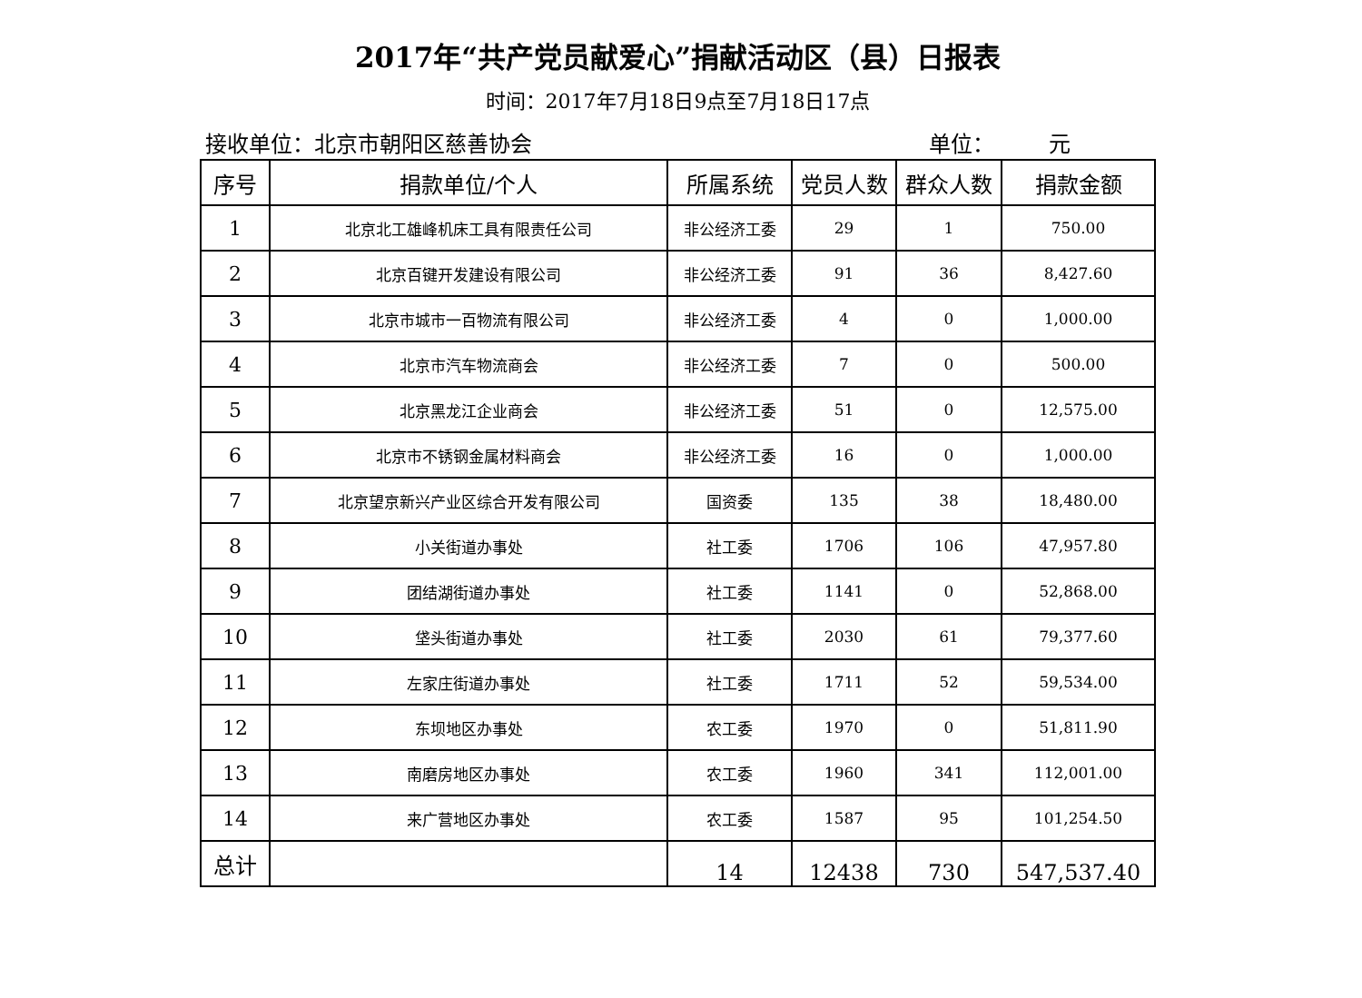2017年“共产党员献爱心”捐献活动区（县）日报表
时间：2017年7月18日9点至7月18日17点
接收单位：北京市朝阳区慈善协会 单位：　　　元
| 序号 | 捐款单位/个人 | 所属系统 | 党员人数 | 群众人数 | 捐款金额 |
| --- | --- | --- | --- | --- | --- |
| 1 | 北京北工雄峰机床工具有限责任公司 | 非公经济工委 | 29 | 1 | 750.00 |
| 2 | 北京百键开发建设有限公司 | 非公经济工委 | 91 | 36 | 8,427.60 |
| 3 | 北京市城市一百物流有限公司 | 非公经济工委 | 4 | 0 | 1,000.00 |
| 4 | 北京市汽车物流商会 | 非公经济工委 | 7 | 0 | 500.00 |
| 5 | 北京黑龙江企业商会 | 非公经济工委 | 51 | 0 | 12,575.00 |
| 6 | 北京市不锈钢金属材料商会 | 非公经济工委 | 16 | 0 | 1,000.00 |
| 7 | 北京望京新兴产业区综合开发有限公司 | 国资委 | 135 | 38 | 18,480.00 |
| 8 | 小关街道办事处 | 社工委 | 1706 | 106 | 47,957.80 |
| 9 | 团结湖街道办事处 | 社工委 | 1141 | 0 | 52,868.00 |
| 10 | 垡头街道办事处 | 社工委 | 2030 | 61 | 79,377.60 |
| 11 | 左家庄街道办事处 | 社工委 | 1711 | 52 | 59,534.00 |
| 12 | 东坝地区办事处 | 农工委 | 1970 | 0 | 51,811.90 |
| 13 | 南磨房地区办事处 | 农工委 | 1960 | 341 | 112,001.00 |
| 14 | 来广营地区办事处 | 农工委 | 1587 | 95 | 101,254.50 |
| 总计 | | 14 | 12438 | 730 | 547,537.40 |